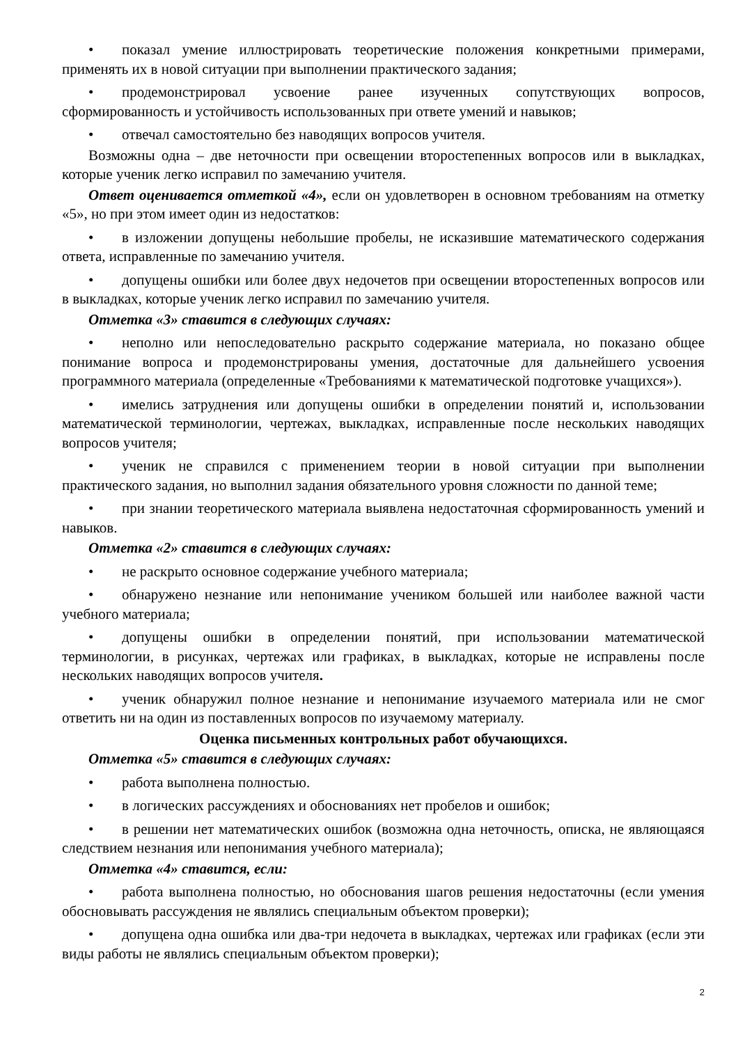• показал умение иллюстрировать теоретические положения конкретными примерами, применять их в новой ситуации при выполнении практического задания;
• продемонстрировал усвоение ранее изученных сопутствующих вопросов, сформированность и устойчивость использованных при ответе умений и навыков;
• отвечал самостоятельно без наводящих вопросов учителя.
Возможны одна – две неточности при освещении второстепенных вопросов или в выкладках, которые ученик легко исправил по замечанию учителя.
Ответ оценивается отметкой «4», если он удовлетворен в основном требованиям на отметку «5», но при этом имеет один из недостатков:
• в изложении допущены небольшие пробелы, не исказившие математического содержания ответа, исправленные по замечанию учителя.
• допущены ошибки или более двух недочетов при освещении второстепенных вопросов или в выкладках, которые ученик легко исправил по замечанию учителя.
Отметка «3» ставится в следующих случаях:
• неполно или непоследовательно раскрыто содержание материала, но показано общее понимание вопроса и продемонстрированы умения, достаточные для дальнейшего усвоения программного материала (определенные «Требованиями к математической подготовке учащихся»).
• имелись затруднения или допущены ошибки в определении понятий и, использовании математической терминологии, чертежах, выкладках, исправленные после нескольких наводящих вопросов учителя;
• ученик не справился с применением теории в новой ситуации при выполнении практического задания, но выполнил задания обязательного уровня сложности по данной теме;
• при знании теоретического материала выявлена недостаточная сформированность умений и навыков.
Отметка «2» ставится в следующих случаях:
• не раскрыто основное содержание учебного материала;
• обнаружено незнание или непонимание учеником большей или наиболее важной части учебного материала;
• допущены ошибки в определении понятий, при использовании математической терминологии, в рисунках, чертежах или графиках, в выкладках, которые не исправлены после нескольких наводящих вопросов учителя.
• ученик обнаружил полное незнание и непонимание изучаемого материала или не смог ответить ни на один из поставленных вопросов по изучаемому материалу.
Оценка письменных контрольных работ обучающихся.
Отметка «5» ставится в следующих случаях:
• работа выполнена полностью.
• в логических рассуждениях и обоснованиях нет пробелов и ошибок;
• в решении нет математических ошибок (возможна одна неточность, описка, не являющаяся следствием незнания или непонимания учебного материала);
Отметка «4» ставится, если:
• работа выполнена полностью, но обоснования шагов решения недостаточны (если умения обосновывать рассуждения не являлись специальным объектом проверки);
• допущена одна ошибка или два-три недочета в выкладках, чертежах или графиках (если эти виды работы не являлись специальным объектом проверки);
2